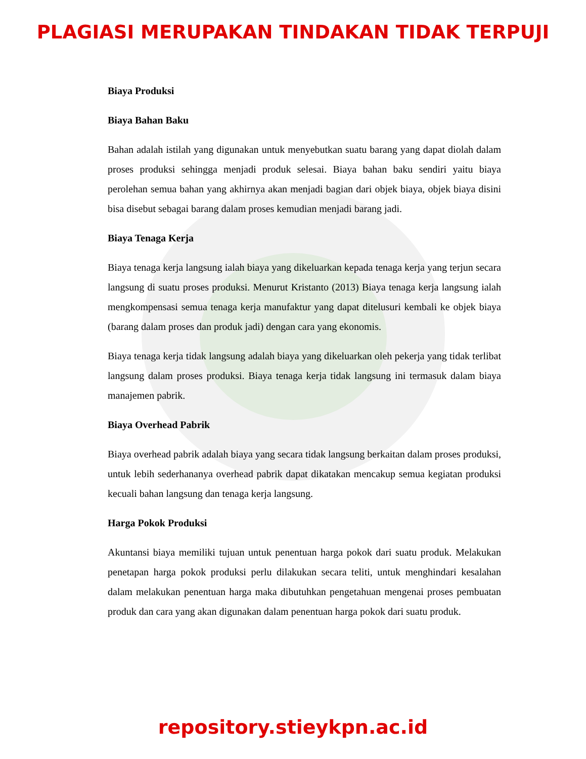PLAGIASI MERUPAKAN TINDAKAN TIDAK TERPUJI
Biaya Produksi
Biaya Bahan Baku
Bahan adalah istilah yang digunakan untuk menyebutkan suatu barang yang dapat diolah dalam proses produksi sehingga menjadi produk selesai. Biaya bahan baku sendiri yaitu biaya perolehan semua bahan yang akhirnya akan menjadi bagian dari objek biaya, objek biaya disini bisa disebut sebagai barang dalam proses kemudian menjadi barang jadi.
Biaya Tenaga Kerja
Biaya tenaga kerja langsung ialah biaya yang dikeluarkan kepada tenaga kerja yang terjun secara langsung di suatu proses produksi. Menurut Kristanto (2013) Biaya tenaga kerja langsung ialah mengkompensasi semua tenaga kerja manufaktur yang dapat ditelusuri kembali ke objek biaya (barang dalam proses dan produk jadi) dengan cara yang ekonomis.
Biaya tenaga kerja tidak langsung adalah biaya yang dikeluarkan oleh pekerja yang tidak terlibat langsung dalam proses produksi. Biaya tenaga kerja tidak langsung ini termasuk dalam biaya manajemen pabrik.
Biaya Overhead Pabrik
Biaya overhead pabrik adalah biaya yang secara tidak langsung berkaitan dalam proses produksi, untuk lebih sederhananya overhead pabrik dapat dikatakan mencakup semua kegiatan produksi kecuali bahan langsung dan tenaga kerja langsung.
Harga Pokok Produksi
Akuntansi biaya memiliki tujuan untuk penentuan harga pokok dari suatu produk. Melakukan penetapan harga pokok produksi perlu dilakukan secara teliti, untuk menghindari kesalahan dalam melakukan penentuan harga maka dibutuhkan pengetahuan mengenai proses pembuatan produk dan cara yang akan digunakan dalam penentuan harga pokok dari suatu produk.
repository.stieykpn.ac.id